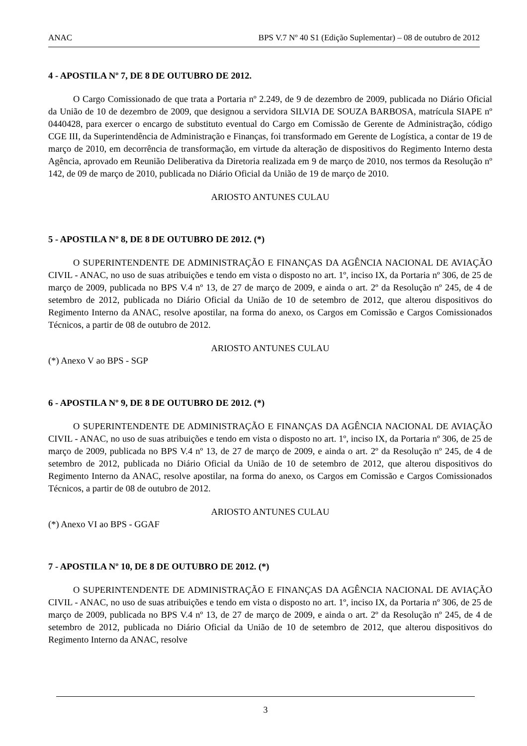ANAC BPS V.7 Nº 40 S1 (Edição Suplementar) – 08 de outubro de 2012
4 - APOSTILA Nº 7, DE 8 DE OUTUBRO DE 2012.
O Cargo Comissionado de que trata a Portaria nº 2.249, de 9 de dezembro de 2009, publicada no Diário Oficial da União de 10 de dezembro de 2009, que designou a servidora SILVIA DE SOUZA BARBOSA, matrícula SIAPE nº 0440428, para exercer o encargo de substituto eventual do Cargo em Comissão de Gerente de Administração, código CGE III, da Superintendência de Administração e Finanças, foi transformado em Gerente de Logística, a contar de 19 de março de 2010, em decorrência de transformação, em virtude da alteração de dispositivos do Regimento Interno desta Agência, aprovado em Reunião Deliberativa da Diretoria realizada em 9 de março de 2010, nos termos da Resolução nº 142, de 09 de março de 2010, publicada no Diário Oficial da União de 19 de março de 2010.
ARIOSTO ANTUNES CULAU
5 - APOSTILA Nº 8, DE 8 DE OUTUBRO DE 2012. (*)
O SUPERINTENDENTE DE ADMINISTRAÇÃO E FINANÇAS DA AGÊNCIA NACIONAL DE AVIAÇÃO CIVIL - ANAC, no uso de suas atribuições e tendo em vista o disposto no art. 1º, inciso IX, da Portaria nº 306, de 25 de março de 2009, publicada no BPS V.4 nº 13, de 27 de março de 2009, e ainda o art. 2º da Resolução nº 245, de 4 de setembro de 2012, publicada no Diário Oficial da União de 10 de setembro de 2012, que alterou dispositivos do Regimento Interno da ANAC, resolve apostilar, na forma do anexo, os Cargos em Comissão e Cargos Comissionados Técnicos, a partir de 08 de outubro de 2012.
ARIOSTO ANTUNES CULAU
(*) Anexo V ao BPS - SGP
6 - APOSTILA Nº 9, DE 8 DE OUTUBRO DE 2012. (*)
O SUPERINTENDENTE DE ADMINISTRAÇÃO E FINANÇAS DA AGÊNCIA NACIONAL DE AVIAÇÃO CIVIL - ANAC, no uso de suas atribuições e tendo em vista o disposto no art. 1º, inciso IX, da Portaria nº 306, de 25 de março de 2009, publicada no BPS V.4 nº 13, de 27 de março de 2009, e ainda o art. 2º da Resolução nº 245, de 4 de setembro de 2012, publicada no Diário Oficial da União de 10 de setembro de 2012, que alterou dispositivos do Regimento Interno da ANAC, resolve apostilar, na forma do anexo, os Cargos em Comissão e Cargos Comissionados Técnicos, a partir de 08 de outubro de 2012.
ARIOSTO ANTUNES CULAU
(*) Anexo VI ao BPS - GGAF
7 - APOSTILA Nº 10, DE 8 DE OUTUBRO DE 2012. (*)
O SUPERINTENDENTE DE ADMINISTRAÇÃO E FINANÇAS DA AGÊNCIA NACIONAL DE AVIAÇÃO CIVIL - ANAC, no uso de suas atribuições e tendo em vista o disposto no art. 1º, inciso IX, da Portaria nº 306, de 25 de março de 2009, publicada no BPS V.4 nº 13, de 27 de março de 2009, e ainda o art. 2º da Resolução nº 245, de 4 de setembro de 2012, publicada no Diário Oficial da União de 10 de setembro de 2012, que alterou dispositivos do Regimento Interno da ANAC, resolve
3